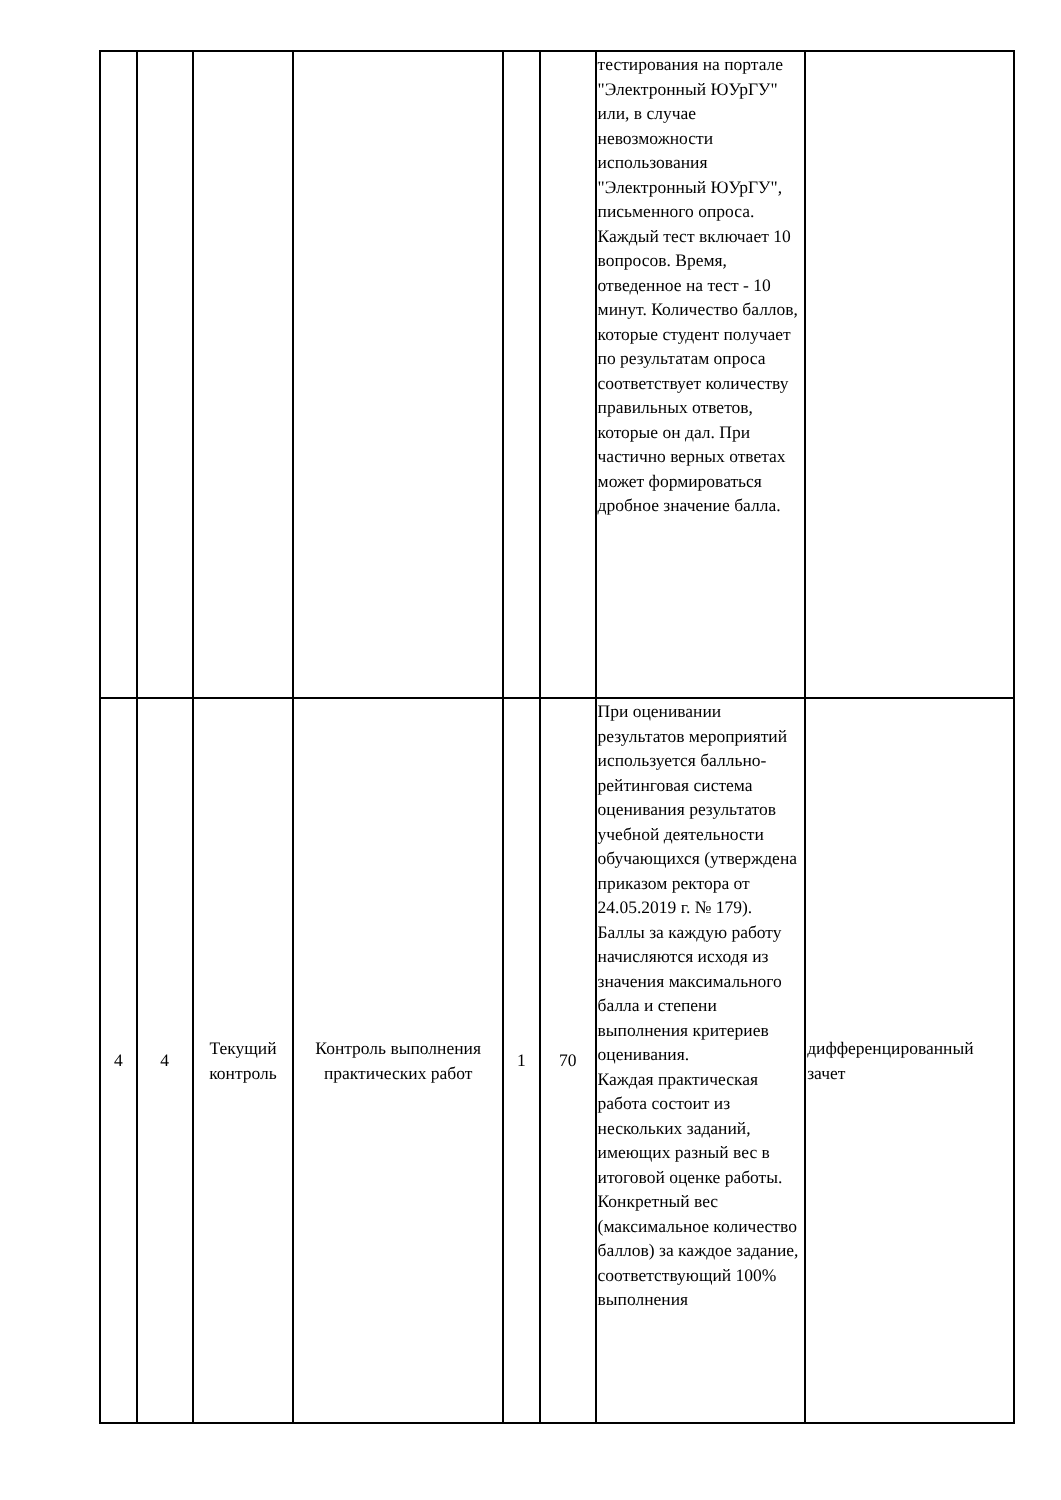| | | | | | | тестирования на портале "Электронный ЮУрГУ" или, в случае невозможности использования "Электронный ЮУрГУ", письменного опроса. Каждый тест включает 10 вопросов. Время, отведенное на тест - 10 минут. Количество баллов, которые студент получает по результатам опроса соответствует количеству правильных ответов, которые он дал. При частично верных ответах может формироваться дробное значение балла. | |
| 4 | 4 | Текущий контроль | Контроль выполнения практических работ | 1 | 70 | При оценивании результатов мероприятий используется балльно-рейтинговая система оценивания результатов учебной деятельности обучающихся (утверждена приказом ректора от 24.05.2019 г. № 179). Баллы за каждую работу начисляются исходя из значения максимального балла и степени выполнения критериев оценивания. Каждая практическая работа состоит из нескольких заданий, имеющих разный вес в итоговой оценке работы. Конкретный вес (максимальное количество баллов) за каждое задание, соответствующий 100% выполнения | дифференцированный зачет |